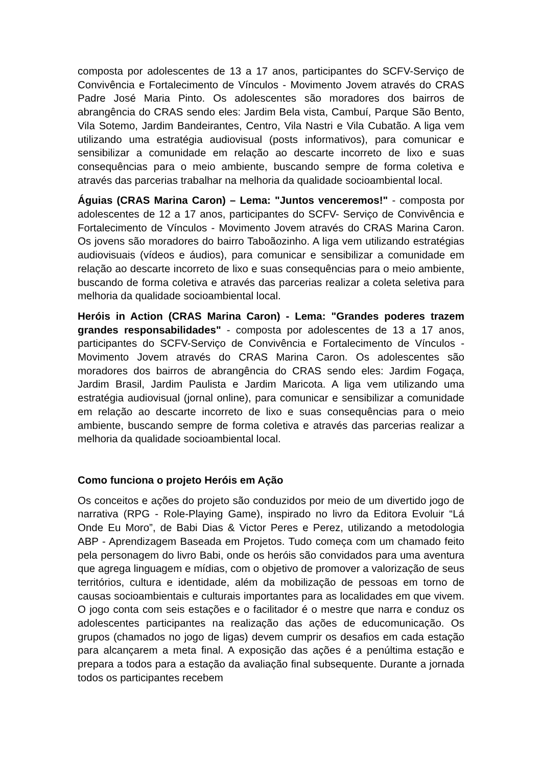composta por adolescentes de 13 a 17 anos, participantes do SCFV-Serviço de Convivência e Fortalecimento de Vínculos - Movimento Jovem através do CRAS Padre José Maria Pinto. Os adolescentes são moradores dos bairros de abrangência do CRAS sendo eles: Jardim Bela vista, Cambuí, Parque São Bento, Vila Sotemo, Jardim Bandeirantes, Centro, Vila Nastri e Vila Cubatão. A liga vem utilizando uma estratégia audiovisual (posts informativos), para comunicar e sensibilizar a comunidade em relação ao descarte incorreto de lixo e suas consequências para o meio ambiente, buscando sempre de forma coletiva e através das parcerias trabalhar na melhoria da qualidade socioambiental local.
Águias (CRAS Marina Caron) – Lema: "Juntos venceremos!" - composta por adolescentes de 12 a 17 anos, participantes do SCFV- Serviço de Convivência e Fortalecimento de Vínculos - Movimento Jovem através do CRAS Marina Caron. Os jovens são moradores do bairro Taboãozinho. A liga vem utilizando estratégias audiovisuais (vídeos e áudios), para comunicar e sensibilizar a comunidade em relação ao descarte incorreto de lixo e suas consequências para o meio ambiente, buscando de forma coletiva e através das parcerias realizar a coleta seletiva para melhoria da qualidade socioambiental local.
Heróis in Action (CRAS Marina Caron) - Lema: "Grandes poderes trazem grandes responsabilidades" - composta por adolescentes de 13 a 17 anos, participantes do SCFV-Serviço de Convivência e Fortalecimento de Vínculos - Movimento Jovem através do CRAS Marina Caron. Os adolescentes são moradores dos bairros de abrangência do CRAS sendo eles: Jardim Fogaça, Jardim Brasil, Jardim Paulista e Jardim Maricota. A liga vem utilizando uma estratégia audiovisual (jornal online), para comunicar e sensibilizar a comunidade em relação ao descarte incorreto de lixo e suas consequências para o meio ambiente, buscando sempre de forma coletiva e através das parcerias realizar a melhoria da qualidade socioambiental local.
Como funciona o projeto Heróis em Ação
Os conceitos e ações do projeto são conduzidos por meio de um divertido jogo de narrativa (RPG - Role-Playing Game), inspirado no livro da Editora Evoluir “Lá Onde Eu Moro”, de Babi Dias & Victor Peres e Perez, utilizando a metodologia ABP - Aprendizagem Baseada em Projetos. Tudo começa com um chamado feito pela personagem do livro Babi, onde os heróis são convidados para uma aventura que agrega linguagem e mídias, com o objetivo de promover a valorização de seus territórios, cultura e identidade, além da mobilização de pessoas em torno de causas socioambientais e culturais importantes para as localidades em que vivem. O jogo conta com seis estações e o facilitador é o mestre que narra e conduz os adolescentes participantes na realização das ações de educomunicação. Os grupos (chamados no jogo de ligas) devem cumprir os desafios em cada estação para alcançarem a meta final. A exposição das ações é a penúltima estação e prepara a todos para a estação da avaliação final subsequente. Durante a jornada todos os participantes recebem